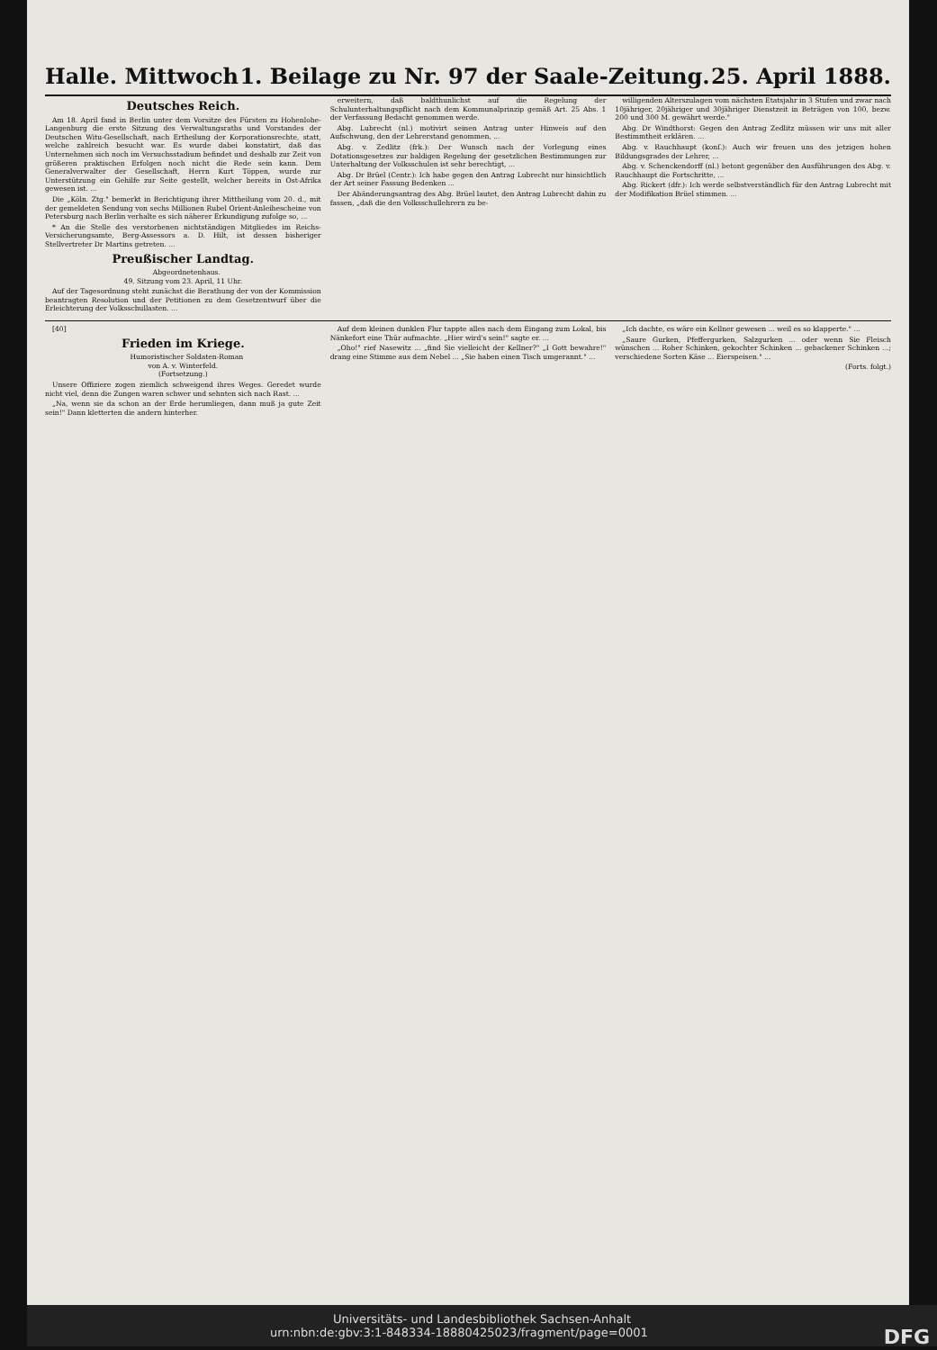Halle. Mittwoch 1. Beilage zu Nr. 97 der Saale-Zeitung. 25. April 1888.
Deutsches Reich.
Am 18. April fand in Berlin unter dem Vorsitze des Fürsten zu Hohenlohe-Langenburg die erste Sitzung des Verwaltungsraths und Vorstandes der Deutschen Witu-Gesellschaft, nach Ertheilung der Korporationsrechte, statt, welche zahlreich besucht war. Es wurde dabei konstatirt, daß das Unternehmen sich noch im Versuchsstadium befindet und deshalb zur Zeit von größeren praktischen Erfolgen noch nicht die Rede sein kann. Dem Generalverwalter der Gesellschaft, Herrn Kurt Töppen, wurde zur Unterstützung ein Gehilfe zur Seite gestellt, welcher bereits in Ost-Afrika gewesen ist. ...
Die „Köln. Ztg." bemerkt in Berichtigung ihrer Mittheilung vom 20. d., mit der gemeldeten Sendung von sechs Millionen Rubel Orient-Anleihescheine von Petersburg nach Berlin verhalte es sich näherer Erkundigung zufolge so, ...
* An die Stelle des verstorbenen nichtständigen Mitgliedes im Reichs-Versicherungsamte, Berg-Assessors a. D. Hilt, ist dessen bisheriger Stellvertreter Dr Martins getreten. ...
Preußischer Landtag.
Abgeordnetenhaus.
49. Sitzung vom 23. April, 11 Uhr.
Auf der Tagesordnung steht zunächst die Berathung der von der Kommission beantragten Resolution und der Petitionen zu dem Gesetzentwurf über die Erleichterung der Volksschullasten. ...
erweitern, daß baldthunlichst auf die Regelung der Schulunterhaltungspflicht nach dem Kommunalprinzip gemäß Art. 25 Abs. 1 der Verfassung Bedacht genommen werde.
Abg. Lubrecht (nl.) motivirt seinen Antrag unter Hinweis auf den Aufschwung, den der Lehrerstand genommen, ...
Abg. v. Zedlitz (frk.): Der Wunsch nach der Vorlegung eines Dotationsgesetzes zur baldigen Regelung der gesetzlichen Bestimmungen zur Unterhaltung der Volksschulen ist sehr berechtigt, ...
Abg. Dr Brüel (Centr.): Ich habe gegen den Antrag Lubrecht nur hinsichtlich der Art seiner Fassung Bedenken ...
Der Abänderungsantrag des Abg. Brüel lautet, den Antrag Lubrecht dahin zu fassen, „daß die den Volksschullehrern zu be-
willigenden Alterszulagen vom nächsten Etatsjahr in 3 Stufen und zwar nach 10jähriger, 20jähriger und 30jähriger Dienstzeit in Beträgen von 100, bezw. 200 und 300 M. gewährt werde."
Abg. Dr Windthorst: Gegen den Antrag Zedlitz müssen wir uns mit aller Bestimmtheit erklären. ...
Abg. v. Rauchhaupt (konſ.): Auch wir freuen uns des jetzigen hohen Bildungsgrades der Lehrer, ...
Abg. v. Schenckendorff (nl.) betont gegenüber den Ausführungen des Abg. v. Rauchhaupt die Fortschritte, ...
Abg. Rickert (dfr.): Ich werde selbstverständlich für den Antrag Lubrecht mit der Modifikation Brüel stimmen. ...
[40]
Frieden im Kriege.
Humoristischer Soldaten-Roman
von A. v. Winterfeld.
(Fortsetzung.)
Unsere Offiziere zogen ziemlich schweigend ihres Weges. Geredet wurde nicht viel, denn die Zungen waren schwer und sehnten sich nach Rast. ...
„Na, wenn sie da schon an der Erde herumliegen, dann muß ja gute Zeit sein!" Dann kletterten die andern hinterher.
Auf dem kleinen dunklen Flur tappte alles nach dem Eingang zum Lokal, bis Nänkefort eine Thür aufmachte. „Hier wird's sein!" sagte er. ...
„Oho!" rief Nasewitz ... „find Sie vielleicht der Kellner?" „I Gott bewahre!" drang eine Stimme aus dem Nebel ... „Sie haben einen Tisch umgerannt." ...
„Ich dachte, es wäre ein Kellner gewesen ... weil es so klapperte." ...
„Saure Gurken, Pfeffergurken, Salzgurken ... oder wenn Sie Fleisch wünschen ... Roher Schinken, gekochter Schinken ... gebackener Schinken ...; verschiedene Sorten Käse ... Eierspeisen." ...
(Forts. folgt.)
Universitäts- und Landesbibliothek Sachsen-Anhalt
urn:nbn:de:gbv:3:1-848334-18880425023/fragment/page=0001 DFG